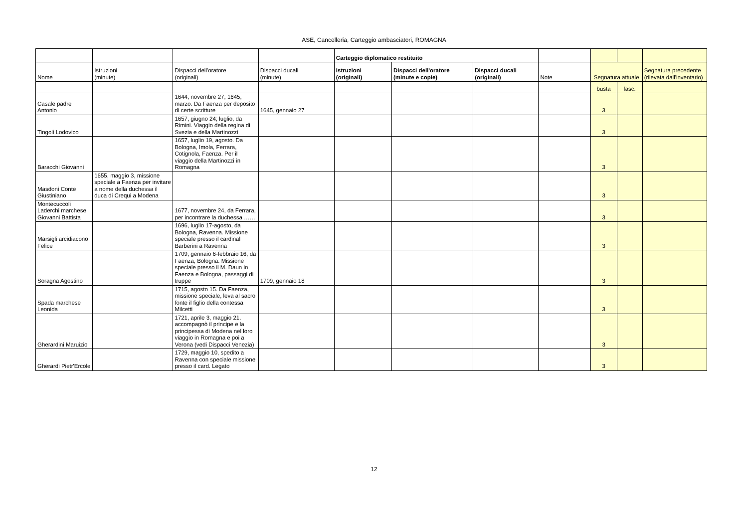ASE, Cancelleria, Carteggio ambasciatori, ROMAGNA
| | | | | Carteggio diplomatico restituito | | | | | | |
| Nome | Istruzioni (minute) | Dispacci dell'oratore (originali) | Dispacci ducali (minute) | Istruzioni (originali) | Dispacci dell'oratore (minute e copie) | Dispacci ducali (originali) | Note | Segnatura attuale | | Segnatura precedente (rilevata dall'inventario) |
| | | | | | | | | busta | fasc. | |
| Casale padre Antonio | | 1644, novembre 27; 1645, marzo. Da Faenza per deposito di certe scritture | 1645, gennaio 27 | | | | | 3 | | |
| Tingoli Lodovico | | 1657, giugno 24; luglio, da Rimini. Viaggio della regina di Svezia e della Martinozzi | | | | | | 3 | | |
| Baracchi Giovanni | | 1657, luglio 19, agosto. Da Bologna, Imola, Ferrara, Cotignola, Faenza. Per il viaggio della Martinozzi in Romagna | | | | | | 3 | | |
| Masdoni Conte Giustiniano | 1655, maggio 3, missione speciale a Faenza per invitare a nome della duchessa il duca di Crequi a Modena | | | | | | | 3 | | |
| Montecuccoli Laderchi marchese Giovanni Battista | | 1677, novembre 24, da Ferrara, per incontrare la duchessa …… | | | | | | 3 | | |
| Marsigli arcidiacono Felice | | 1696, luglio 17-agosto, da Bologna, Ravenna. Missione speciale presso il cardinal Barberini a Ravenna | | | | | | 3 | | |
| Soragna Agostino | | 1709, gennaio 6-febbraio 16, da Faenza, Bologna. Missione speciale presso il M. Daun in Faenza e Bologna, passaggi di truppe | 1709, gennaio 18 | | | | | 3 | | |
| Spada marchese Leonida | | 1715, agosto 15. Da Faenza, missione speciale, leva al sacro fonte il figlio della contessa Milcetti | | | | | | 3 | | |
| Gherardini Maruizio | | 1721, aprile 3, maggio 21. accompagnò il principe e la principessa di Modena nel loro viaggio in Romagna e poi a Verona (vedi Dispacci Venezia) | | | | | | 3 | | |
| Gherardi Pietr'Ercole | | 1729, maggio 10, spedito a Ravenna con speciale missione presso il card. Legato | | | | | | 3 | | |
12